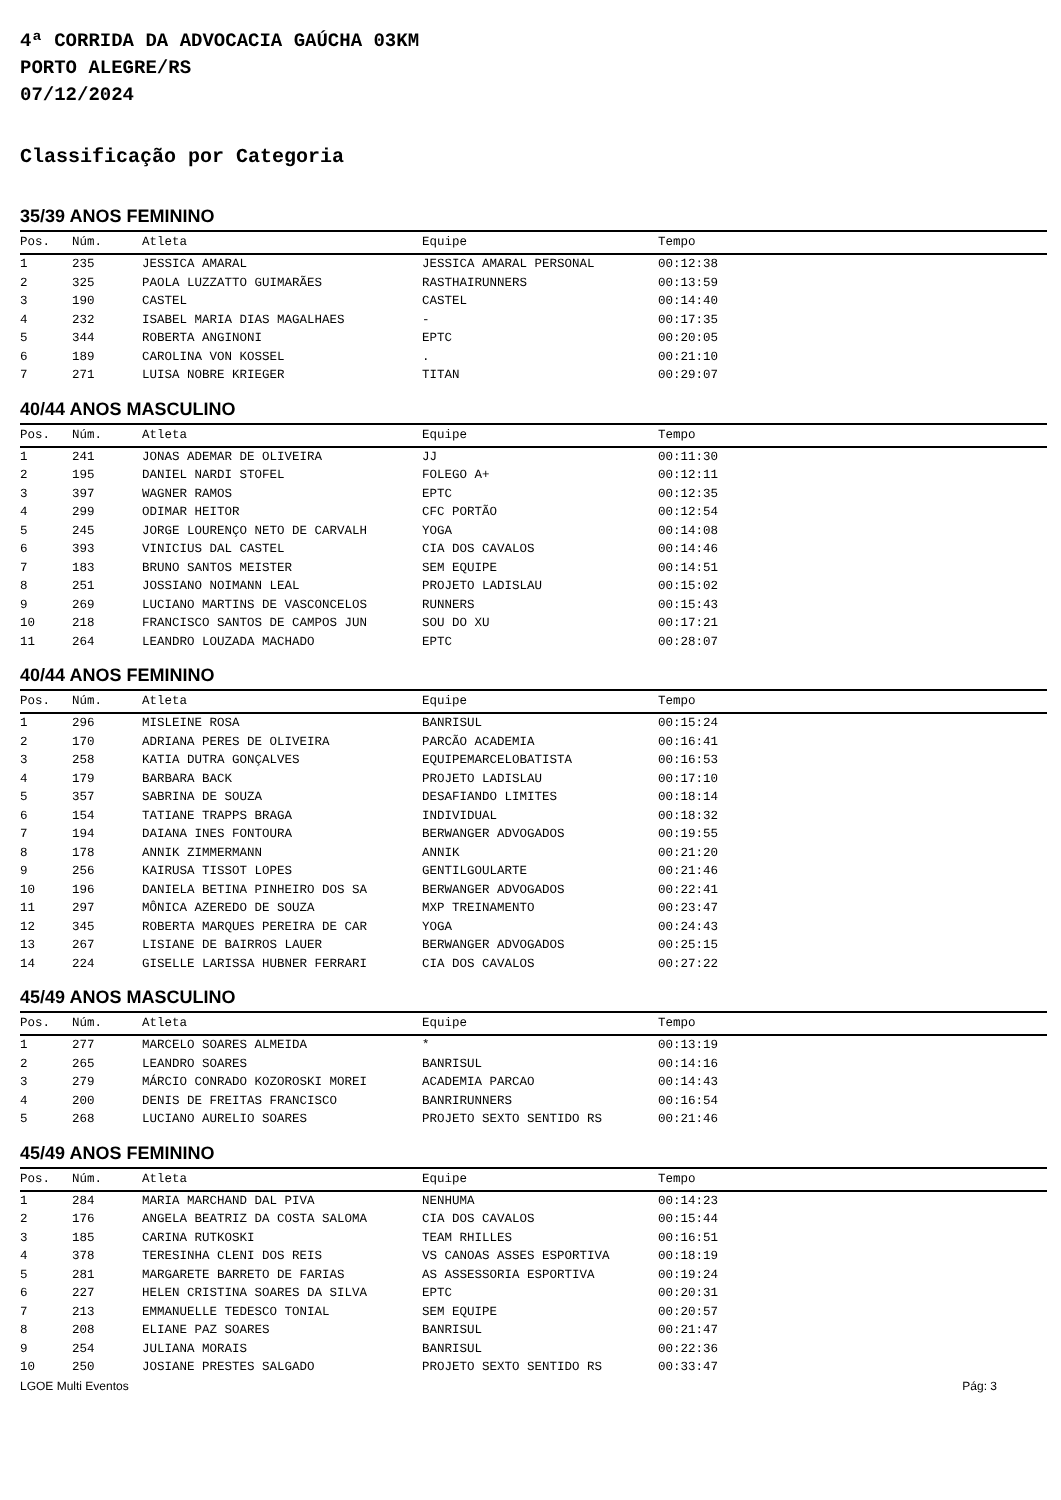4ª CORRIDA DA ADVOCACIA GAÚCHA 03KM
PORTO ALEGRE/RS
07/12/2024
Classificação por Categoria
35/39 ANOS FEMININO
| Pos. | Núm. | Atleta | Equipe | Tempo |
| --- | --- | --- | --- | --- |
| 1 | 235 | JESSICA AMARAL | JESSICA AMARAL PERSONAL | 00:12:38 |
| 2 | 325 | PAOLA LUZZATTO GUIMARÃES | RASTHAIRUNNERS | 00:13:59 |
| 3 | 190 | CASTEL | CASTEL | 00:14:40 |
| 4 | 232 | ISABEL MARIA DIAS MAGALHAES | - | 00:17:35 |
| 5 | 344 | ROBERTA ANGINONI | EPTC | 00:20:05 |
| 6 | 189 | CAROLINA VON KOSSEL | . | 00:21:10 |
| 7 | 271 | LUISA NOBRE KRIEGER | TITAN | 00:29:07 |
40/44 ANOS MASCULINO
| Pos. | Núm. | Atleta | Equipe | Tempo |
| --- | --- | --- | --- | --- |
| 1 | 241 | JONAS ADEMAR DE OLIVEIRA | JJ | 00:11:30 |
| 2 | 195 | DANIEL NARDI STOFEL | FOLEGO A+ | 00:12:11 |
| 3 | 397 | WAGNER RAMOS | EPTC | 00:12:35 |
| 4 | 299 | ODIMAR HEITOR | CFC PORTÃO | 00:12:54 |
| 5 | 245 | JORGE LOURENÇO NETO DE CARVALH | YOGA | 00:14:08 |
| 6 | 393 | VINICIUS DAL CASTEL | CIA DOS CAVALOS | 00:14:46 |
| 7 | 183 | BRUNO SANTOS MEISTER | SEM EQUIPE | 00:14:51 |
| 8 | 251 | JOSSIANO NOIMANN LEAL | PROJETO LADISLAU | 00:15:02 |
| 9 | 269 | LUCIANO MARTINS DE VASCONCELOS | RUNNERS | 00:15:43 |
| 10 | 218 | FRANCISCO SANTOS DE CAMPOS JUN | SOU DO XU | 00:17:21 |
| 11 | 264 | LEANDRO LOUZADA MACHADO | EPTC | 00:28:07 |
40/44 ANOS FEMININO
| Pos. | Núm. | Atleta | Equipe | Tempo |
| --- | --- | --- | --- | --- |
| 1 | 296 | MISLEINE ROSA | BANRISUL | 00:15:24 |
| 2 | 170 | ADRIANA PERES DE OLIVEIRA | PARCÃO ACADEMIA | 00:16:41 |
| 3 | 258 | KATIA DUTRA GONÇALVES | EQUIPEMARCELOBATISTA | 00:16:53 |
| 4 | 179 | BARBARA BACK | PROJETO LADISLAU | 00:17:10 |
| 5 | 357 | SABRINA DE SOUZA | DESAFIANDO LIMITES | 00:18:14 |
| 6 | 154 | TATIANE TRAPPS BRAGA | INDIVIDUAL | 00:18:32 |
| 7 | 194 | DAIANA INES FONTOURA | BERWANGER ADVOGADOS | 00:19:55 |
| 8 | 178 | ANNIK ZIMMERMANN | ANNIK | 00:21:20 |
| 9 | 256 | KAIRUSA TISSOT LOPES | GENTILGOULARTE | 00:21:46 |
| 10 | 196 | DANIELA BETINA PINHEIRO DOS SA | BERWANGER ADVOGADOS | 00:22:41 |
| 11 | 297 | MÔNICA AZEREDO DE SOUZA | MXP TREINAMENTO | 00:23:47 |
| 12 | 345 | ROBERTA MARQUES PEREIRA DE CAR | YOGA | 00:24:43 |
| 13 | 267 | LISIANE DE BAIRROS LAUER | BERWANGER ADVOGADOS | 00:25:15 |
| 14 | 224 | GISELLE LARISSA HUBNER FERRARI | CIA DOS CAVALOS | 00:27:22 |
45/49 ANOS MASCULINO
| Pos. | Núm. | Atleta | Equipe | Tempo |
| --- | --- | --- | --- | --- |
| 1 | 277 | MARCELO SOARES ALMEIDA | * | 00:13:19 |
| 2 | 265 | LEANDRO SOARES | BANRISUL | 00:14:16 |
| 3 | 279 | MÁRCIO CONRADO KOZOROSKI MOREI | ACADEMIA PARCAO | 00:14:43 |
| 4 | 200 | DENIS DE FREITAS FRANCISCO | BANRIRUNNERS | 00:16:54 |
| 5 | 268 | LUCIANO AURELIO SOARES | PROJETO SEXTO SENTIDO RS | 00:21:46 |
45/49 ANOS FEMININO
| Pos. | Núm. | Atleta | Equipe | Tempo |
| --- | --- | --- | --- | --- |
| 1 | 284 | MARIA MARCHAND DAL PIVA | NENHUMA | 00:14:23 |
| 2 | 176 | ANGELA BEATRIZ DA COSTA SALOMA | CIA DOS CAVALOS | 00:15:44 |
| 3 | 185 | CARINA RUTKOSKI | TEAM RHILLES | 00:16:51 |
| 4 | 378 | TERESINHA CLENI DOS REIS | VS CANOAS ASSES ESPORTIVA | 00:18:19 |
| 5 | 281 | MARGARETE BARRETO DE FARIAS | AS ASSESSORIA ESPORTIVA | 00:19:24 |
| 6 | 227 | HELEN CRISTINA SOARES DA SILVA | EPTC | 00:20:31 |
| 7 | 213 | EMMANUELLE TEDESCO TONIAL | SEM EQUIPE | 00:20:57 |
| 8 | 208 | ELIANE PAZ SOARES | BANRISUL | 00:21:47 |
| 9 | 254 | JULIANA MORAIS | BANRISUL | 00:22:36 |
| 10 | 250 | JOSIANE PRESTES SALGADO | PROJETO SEXTO SENTIDO RS | 00:33:47 |
LGOE Multi Eventos Pág: 3